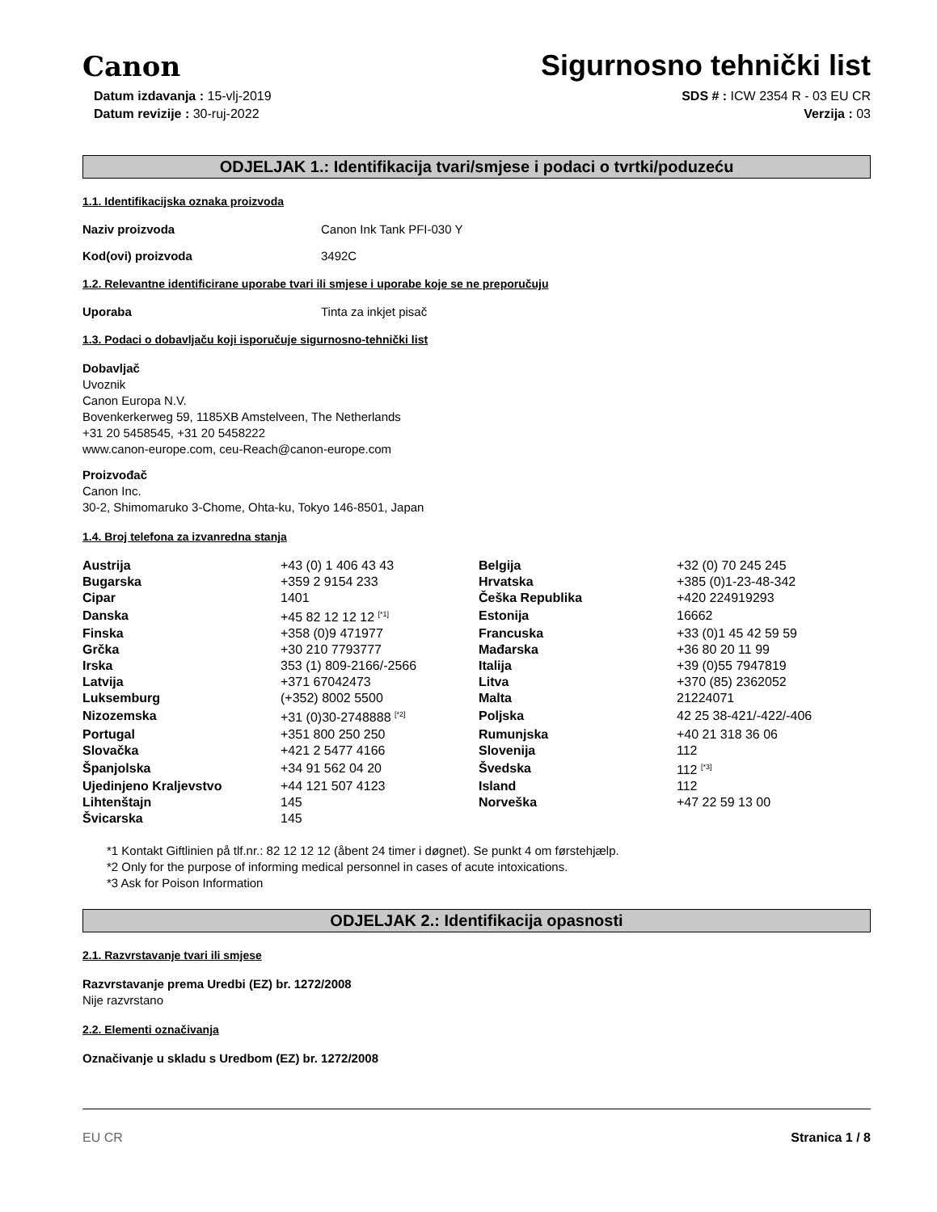Canon
Sigurnosno tehnički list
Datum izdavanja : 15-vlj-2019
Datum revizije : 30-ruj-2022
SDS # : ICW 2354 R - 03 EU CR
Verzija : 03
ODJELJAK 1.: Identifikacija tvari/smjese i podaci o tvrtki/poduzeću
1.1. Identifikacijska oznaka proizvoda
Naziv proizvoda Canon Ink Tank PFI-030 Y
Kod(ovi) proizvoda 3492C
1.2. Relevantne identificirane uporabe tvari ili smjese i uporabe koje se ne preporučuju
Uporaba Tinta za inkjet pisač
1.3. Podaci o dobavljaču koji isporučuje sigurnosno-tehnički list
Dobavljač
Uvoznik
Canon Europa N.V.
Bovenkerkerweg 59, 1185XB Amstelveen, The Netherlands
+31 20 5458545, +31 20 5458222
www.canon-europe.com, ceu-Reach@canon-europe.com
Proizvođač
Canon Inc.
30-2, Shimomaruko 3-Chome, Ohta-ku, Tokyo 146-8501, Japan
1.4. Broj telefona za izvanredna stanja
| Austrija | +43 (0) 1 406 43 43 | Belgija | +32 (0) 70 245 245 |
| Bugarska | +359 2 9154 233 | Hrvatska | +385 (0)1-23-48-342 |
| Cipar | 1401 | Češka Republika | +420 224919293 |
| Danska | +45 82 12 12 12 <sup>[*1]</sup> | Estonija | 16662 |
| Finska | +358 (0)9 471977 | Francuska | +33 (0)1 45 42 59 59 |
| Grčka | +30 210 7793777 | Mađarska | +36 80 20 11 99 |
| Irska | 353 (1) 809-2166/-2566 | Italija | +39 (0)55 7947819 |
| Latvija | +371 67042473 | Litva | +370 (85) 2362052 |
| Luksemburg | (+352) 8002 5500 | Malta | 21224071 |
| Nizozemska | +31 (0)30-2748888 <sup>[*2]</sup> | Poljska | 42 25 38-421/-422/-406 |
| Portugal | +351 800 250 250 | Rumunjska | +40 21 318 36 06 |
| Slovačka | +421 2 5477 4166 | Slovenija | 112 |
| Španjolska | +34 91 562 04 20 | Švedska | 112 <sup>[*3]</sup> |
| Ujedinjeno Kraljevstvo | +44 121 507 4123 | Island | 112 |
| Lihtenštajn | 145 | Norveška | +47 22 59 13 00 |
| Švicarska | 145 | | |
*1 Kontakt Giftlinien på tlf.nr.: 82 12 12 12 (åbent 24 timer i døgnet). Se punkt 4 om førstehjælp.
*2 Only for the purpose of informing medical personnel in cases of acute intoxications.
*3 Ask for Poison Information
ODJELJAK 2.: Identifikacija opasnosti
2.1. Razvrstavanje tvari ili smjese
Razvrstavanje prema Uredbi (EZ) br. 1272/2008
Nije razvrstano
2.2. Elementi označivanja
Označivanje u skladu s Uredbom (EZ) br. 1272/2008
EU CR Stranica 1 / 8